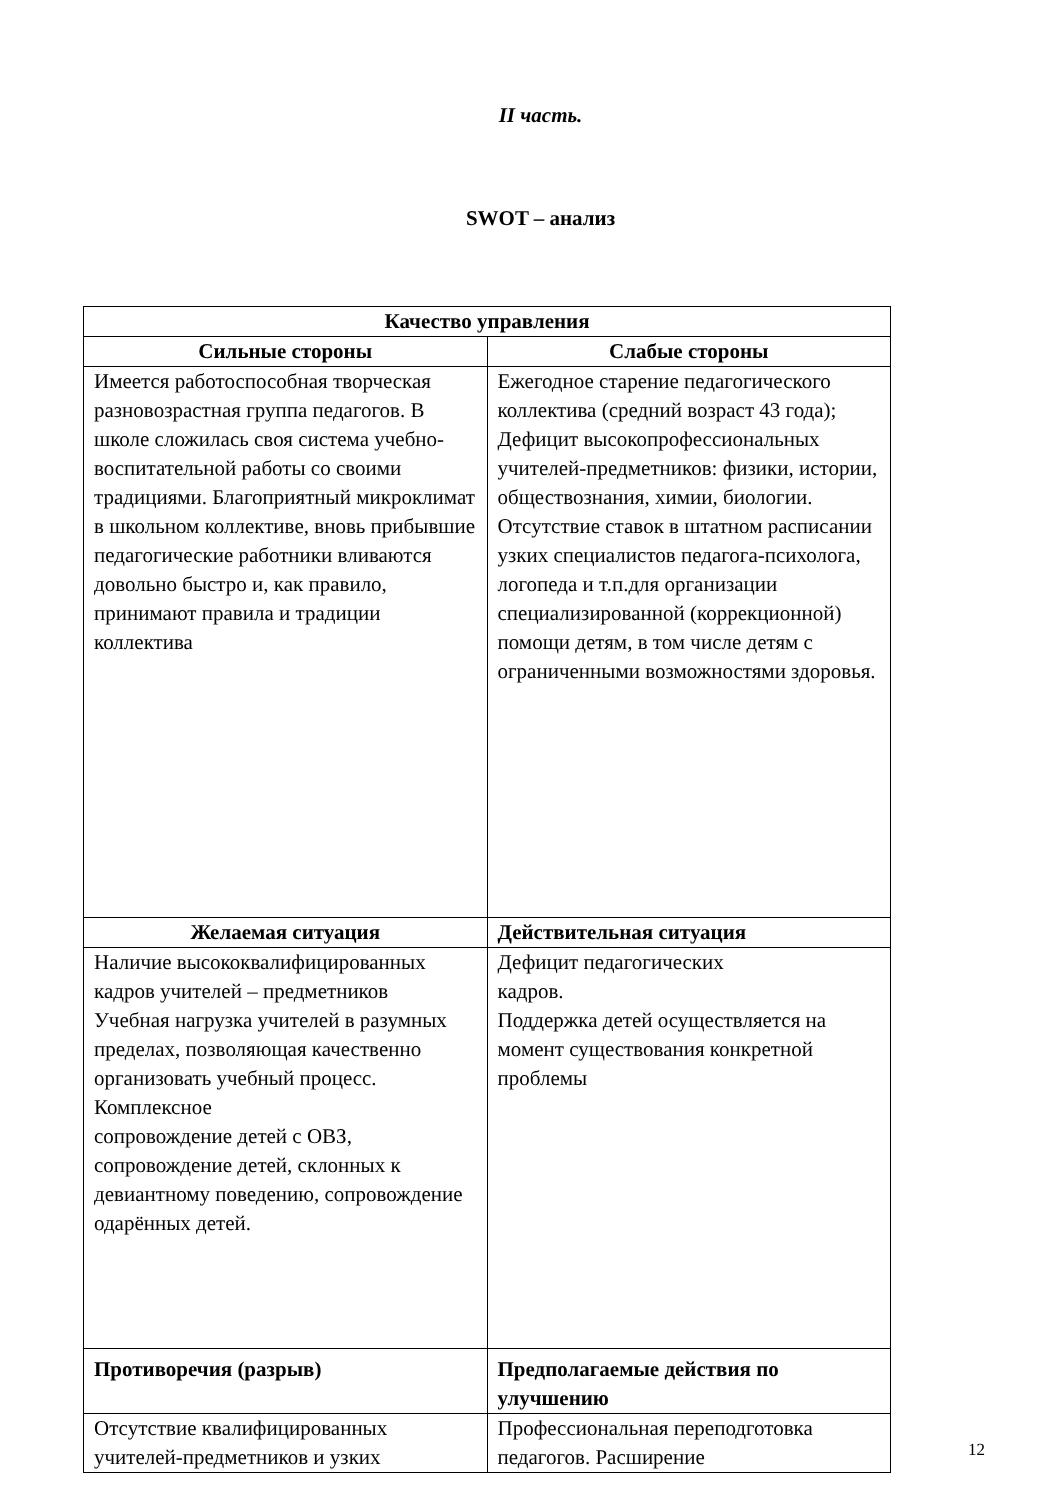II часть.
SWOT – анализ
| Качество управления | |
| --- | --- |
| Сильные стороны | Слабые стороны |
| Имеется работоспособная творческая разновозрастная группа педагогов. В школе сложилась своя система учебно-воспитательной работы со своими традициями. Благоприятный микроклимат в школьном коллективе, вновь прибывшие педагогические работники вливаются довольно быстро и, как правило, принимают правила и традиции коллектива | Ежегодное старение педагогического коллектива (средний возраст 43 года); Дефицит высокопрофессиональных учителей-предметников: физики, истории, обществознания, химии, биологии. Отсутствие ставок в штатном расписании узких специалистов педагога-психолога, логопеда и т.п.для организации специализированной (коррекционной) помощи детям, в том числе детям с ограниченными возможностями здоровья. |
| Желаемая ситуация | Действительная ситуация |
| Наличие высококвалифицированных кадров учителей – предметников Учебная нагрузка учителей в разумных пределах, позволяющая качественно организовать учебный процесс. Комплексное сопровождение детей с ОВЗ, сопровождение детей, склонных к девиантному поведению, сопровождение одарённых детей. | Дефицит педагогических кадров. Поддержка детей осуществляется на момент существования конкретной проблемы |
| Противоречия (разрыв) | Предполагаемые действия по улучшению |
| Отсутствие квалифицированных учителей-предметников и узких | Профессиональная переподготовка педагогов. Расширение |
12